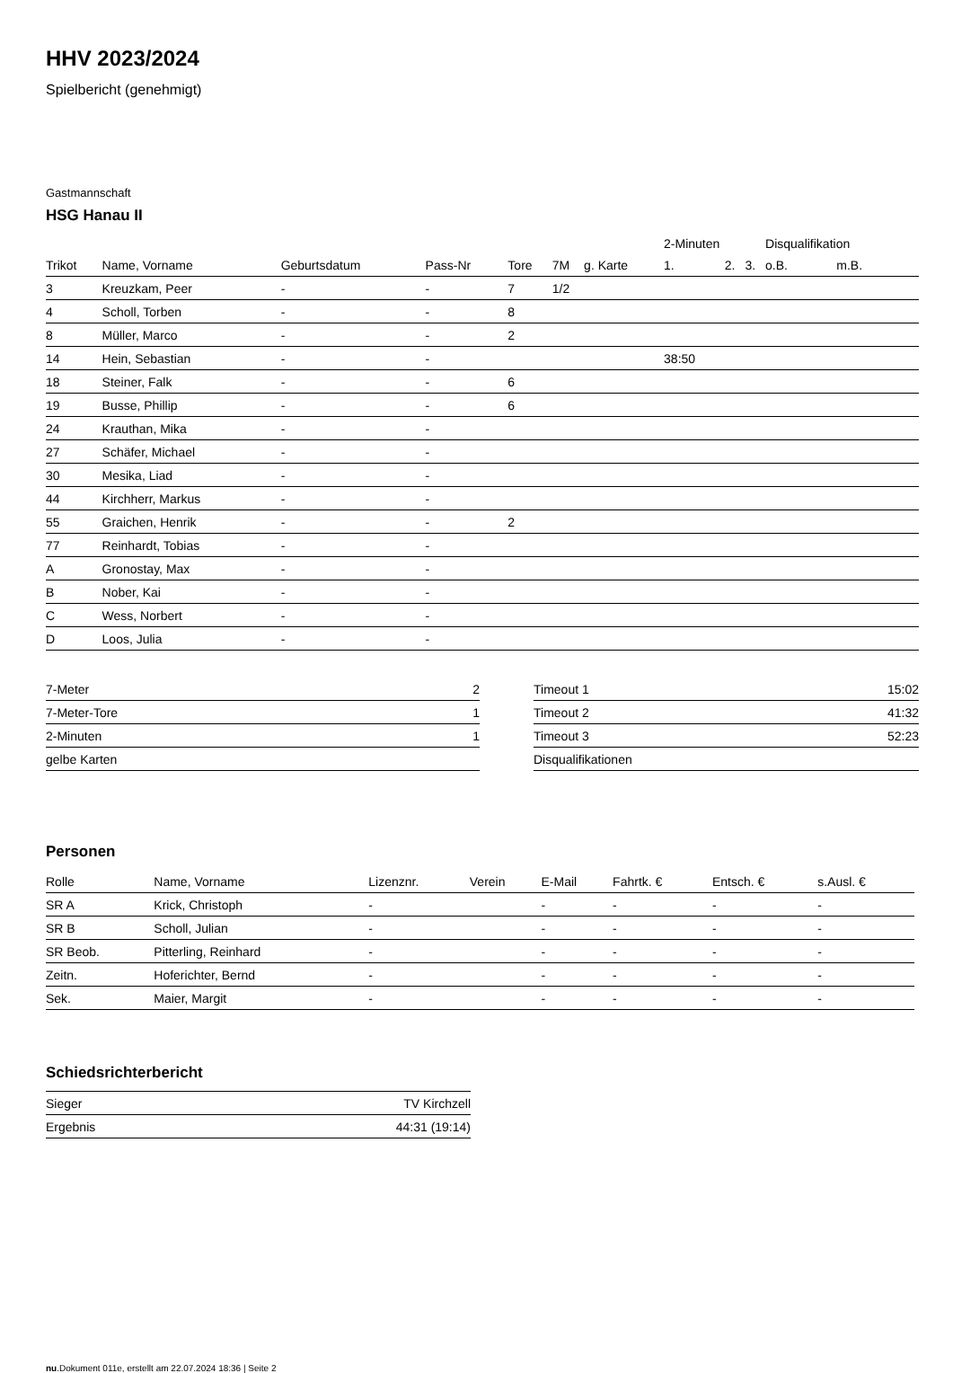HHV 2023/2024
Spielbericht (genehmigt)
Gastmannschaft
HSG Hanau II
| | | | | | | | 2-Minuten | | | Disqualifikation | |
| --- | --- | --- | --- | --- | --- | --- | --- | --- | --- | --- | --- |
| Trikot | Name, Vorname | Geburtsdatum | Pass-Nr | Tore | 7M | g. Karte | 1. | 2. | 3. | o.B. | m.B. |
| 3 | Kreuzkam, Peer | - | - | 7 | 1/2 | | | | | | |
| 4 | Scholl, Torben | - | - | 8 | | | | | | | |
| 8 | Müller, Marco | - | - | 2 | | | | | | | |
| 14 | Hein, Sebastian | - | - | | | | 38:50 | | | | |
| 18 | Steiner, Falk | - | - | 6 | | | | | | | |
| 19 | Busse, Phillip | - | - | 6 | | | | | | | |
| 24 | Krauthan, Mika | - | - | | | | | | | | |
| 27 | Schäfer, Michael | - | - | | | | | | | | |
| 30 | Mesika, Liad | - | - | | | | | | | | |
| 44 | Kirchherr, Markus | - | - | | | | | | | | |
| 55 | Graichen, Henrik | - | - | 2 | | | | | | | |
| 77 | Reinhardt, Tobias | - | - | | | | | | | | |
| A | Gronostay, Max | - | - | | | | | | | | |
| B | Nober, Kai | - | - | | | | | | | | |
| C | Wess, Norbert | - | - | | | | | | | | |
| D | Loos, Julia | - | - | | | | | | | | |
| 7-Meter | 2 |
| 7-Meter-Tore | 1 |
| 2-Minuten | 1 |
| gelbe Karten | |
| Timeout 1 | 15:02 |
| Timeout 2 | 41:32 |
| Timeout 3 | 52:23 |
| Disqualifikationen | |
Personen
| Rolle | Name, Vorname | Lizenznr. | Verein | E-Mail | Fahrtk. € | Entsch. € | s.Ausl. € |
| --- | --- | --- | --- | --- | --- | --- | --- |
| SR A | Krick, Christoph | - | | - | - | - | - |
| SR B | Scholl, Julian | - | | - | - | - | - |
| SR Beob. | Pitterling, Reinhard | - | | - | - | - | - |
| Zeitn. | Hoferichter, Bernd | - | | - | - | - | - |
| Sek. | Maier, Margit | - | | - | - | - | - |
Schiedsrichterbericht
| Sieger | TV Kirchzell |
| Ergebnis | 44:31 (19:14) |
nu.Dokument 011e, erstellt am 22.07.2024 18:36 | Seite 2